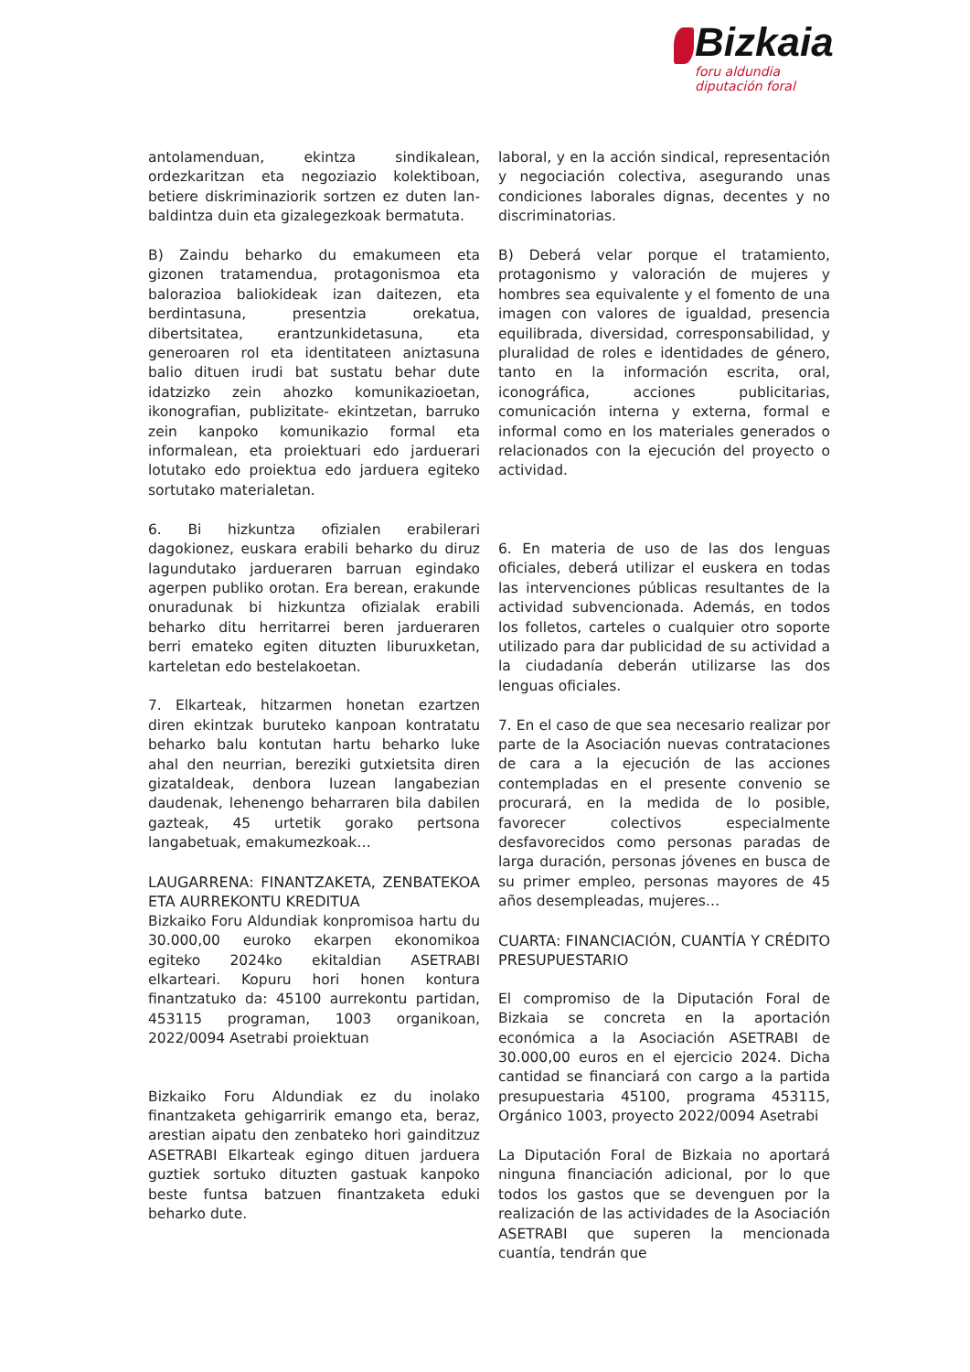Bizkaia
foru aldundia
diputación foral
antolamenduan, ekintza sindikalean, ordezkaritzan eta negoziazio kolektiboan, betiere diskriminaziorik sortzen ez duten lan-baldintza duin eta gizalegezkoak bermatuta.
B) Zaindu beharko du emakumeen eta gizonen tratamendua, protagonismoa eta balorazioa baliokideak izan daitezen, eta berdintasuna, presentzia orekatua, dibertsitatea, erantzunkidetasuna, eta generoaren rol eta identitateen aniztasuna balio dituen irudi bat sustatu behar dute idatzizko zein ahozko komunikazioetan, ikonografian, publizitate- ekintzetan, barruko zein kanpoko komunikazio formal eta informalean, eta proiektuari edo jarduerari lotutako edo proiektua edo jarduera egiteko sortutako materialetan.
6. Bi hizkuntza ofizialen erabilerari dagokionez, euskara erabili beharko du diruz lagundutako jardueraren barruan egindako agerpen publiko orotan. Era berean, erakunde onuradunak bi hizkuntza ofizialak erabili beharko ditu herritarrei beren jardueraren berri emateko egiten dituzten liburuxketan, karteletan edo bestelakoetan.
7. Elkarteak, hitzarmen honetan ezartzen diren ekintzak buruteko kanpoan kontratatu beharko balu kontutan hartu beharko luke ahal den neurrian, bereziki gutxietsita diren gizataldeak, denbora luzean langabezian daudenak, lehenengo beharraren bila dabilen gazteak, 45 urtetik gorako pertsona langabetuak, emakumezkoak…
LAUGARRENA: FINANTZAKETA, ZENBATEKOA ETA AURREKONTU KREDITUA
Bizkaiko Foru Aldundiak konpromisoa hartu du 30.000,00 euroko ekarpen ekonomikoa egiteko 2024ko ekitaldian ASETRABI elkarteari. Kopuru hori honen kontura finantzatuko da: 45100 aurrekontu partidan, 453115 programan, 1003 organikoan, 2022/0094 Asetrabi proiektuan
Bizkaiko Foru Aldundiak ez du inolako finantzaketa gehigarririk emango eta, beraz, arestian aipatu den zenbateko hori gainditzuz ASETRABI Elkarteak egingo dituen jarduera guztiek sortuko dituzten gastuak kanpoko beste funtsa batzuen finantzaketa eduki beharko dute.
laboral, y en la acción sindical, representación y negociación colectiva, asegurando unas condiciones laborales dignas, decentes y no discriminatorias.
B) Deberá velar porque el tratamiento, protagonismo y valoración de mujeres y hombres sea equivalente y el fomento de una imagen con valores de igualdad, presencia equilibrada, diversidad, corresponsabilidad, y pluralidad de roles e identidades de género, tanto en la información escrita, oral, iconográfica, acciones publicitarias, comunicación interna y externa, formal e informal como en los materiales generados o relacionados con la ejecución del proyecto o actividad.
6. En materia de uso de las dos lenguas oficiales, deberá utilizar el euskera en todas las intervenciones públicas resultantes de la actividad subvencionada. Además, en todos los folletos, carteles o cualquier otro soporte utilizado para dar publicidad de su actividad a la ciudadanía deberán utilizarse las dos lenguas oficiales.
7. En el caso de que sea necesario realizar por parte de la Asociación nuevas contrataciones de cara a la ejecución de las acciones contempladas en el presente convenio se procurará, en la medida de lo posible, favorecer colectivos especialmente desfavorecidos como personas paradas de larga duración, personas jóvenes en busca de su primer empleo, personas mayores de 45 años desempleadas, mujeres…
CUARTA: FINANCIACIÓN, CUANTÍA Y CRÉDITO PRESUPUESTARIO
El compromiso de la Diputación Foral de Bizkaia se concreta en la aportación económica a la Asociación ASETRABI de 30.000,00 euros en el ejercicio 2024. Dicha cantidad se financiará con cargo a la partida presupuestaria 45100, programa 453115, Orgánico 1003, proyecto 2022/0094 Asetrabi
La Diputación Foral de Bizkaia no aportará ninguna financiación adicional, por lo que todos los gastos que se devenguen por la realización de las actividades de la Asociación ASETRABI que superen la mencionada cuantía, tendrán que